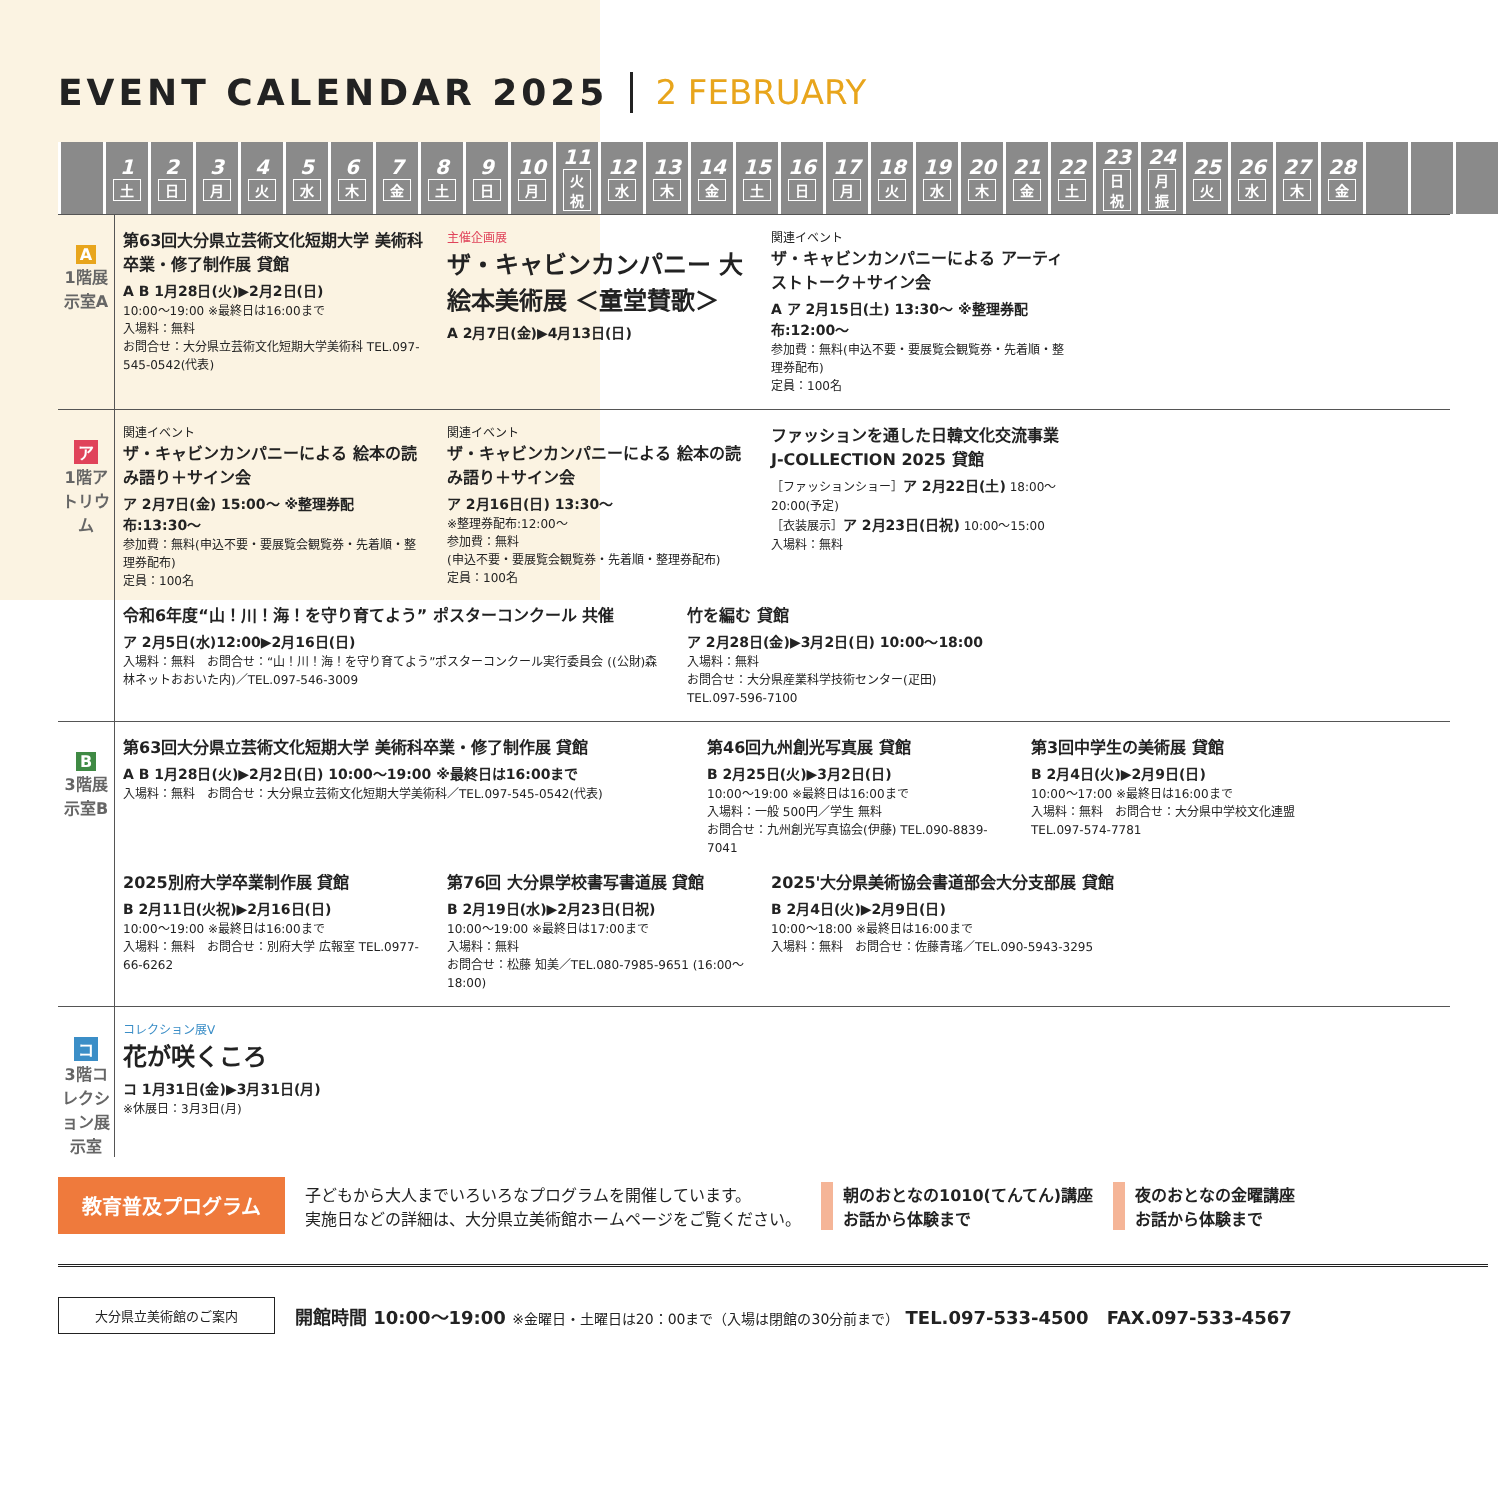EVENT CALENDAR 2025 2 FEBRUARY
| | 1 土 | 2 日 | 3 月 | 4 火 | 5 水 | 6 木 | 7 金 | 8 土 | 9 日 | 10 月 | 11 火祝 | 12 水 | 13 木 | 14 金 | 15 土 | 16 日 | 17 月 | 18 火 | 19 水 | 20 木 | 21 金 | 22 土 | 23 日祝 | 24 月振 | 25 火 | 26 水 | 27 木 | 28 金 | | | |
A
1階展示室A
第63回大分県立芸術文化短期大学 美術科卒業・修了制作展 貸館
A B 1月28日(火)▶2月2日(日)
10:00〜19:00 ※最終日は16:00まで
入場料：無料
お問合せ：大分県立芸術文化短期大学美術科 TEL.097-545-0542(代表)
主催企画展
ザ・キャビンカンパニー 大絵本美術展 ＜童堂賛歌＞
A 2月7日(金)▶4月13日(日)
関連イベント
ザ・キャビンカンパニーによる アーティストトーク＋サイン会
A ア 2月15日(土) 13:30〜 ※整理券配布:12:00〜
参加費：無料(申込不要・要展覧会観覧券・先着順・整理券配布)
定員：100名
ア
1階アトリウム
関連イベント
ザ・キャビンカンパニーによる 絵本の読み語り＋サイン会
ア 2月7日(金) 15:00〜 ※整理券配布:13:30〜
参加費：無料(申込不要・要展覧会観覧券・先着順・整理券配布)
定員：100名
関連イベント
ザ・キャビンカンパニーによる 絵本の読み語り＋サイン会
ア 2月16日(日) 13:30〜
※整理券配布:12:00〜
参加費：無料
(申込不要・要展覧会観覧券・先着順・整理券配布)
定員：100名
ファッションを通した日韓文化交流事業 J-COLLECTION 2025 貸館
［ファッションショー］ア 2月22日(土) 18:00〜20:00(予定)
［衣装展示］ア 2月23日(日祝) 10:00〜15:00
入場料：無料
令和6年度“山！川！海！を守り育てよう” ポスターコンクール 共催
ア 2月5日(水)12:00▶2月16日(日)
入場料：無料　お問合せ：“山！川！海！を守り育てよう”ポスターコンクール実行委員会 ((公財)森林ネットおおいた内)／TEL.097-546-3009
竹を編む 貸館
ア 2月28日(金)▶3月2日(日) 10:00〜18:00
入場料：無料
お問合せ：大分県産業科学技術センター(疋田) TEL.097-596-7100
B
3階展示室B
第63回大分県立芸術文化短期大学 美術科卒業・修了制作展 貸館
A B 1月28日(火)▶2月2日(日) 10:00〜19:00 ※最終日は16:00まで
入場料：無料　お問合せ：大分県立芸術文化短期大学美術科／TEL.097-545-0542(代表)
第46回九州創光写真展 貸館
B 2月25日(火)▶3月2日(日)
10:00〜19:00 ※最終日は16:00まで
入場料：一般 500円／学生 無料
お問合せ：九州創光写真協会(伊藤) TEL.090-8839-7041
第3回中学生の美術展 貸館
B 2月4日(火)▶2月9日(日)
10:00〜17:00 ※最終日は16:00まで
入場料：無料　お問合せ：大分県中学校文化連盟 TEL.097-574-7781
2025別府大学卒業制作展 貸館
B 2月11日(火祝)▶2月16日(日)
10:00〜19:00 ※最終日は16:00まで
入場料：無料　お問合せ：別府大学 広報室 TEL.0977-66-6262
第76回 大分県学校書写書道展 貸館
B 2月19日(水)▶2月23日(日祝)
10:00〜19:00 ※最終日は17:00まで
入場料：無料
お問合せ：松藤 知美／TEL.080-7985-9651 (16:00〜18:00)
2025'大分県美術協会書道部会大分支部展 貸館
B 2月4日(火)▶2月9日(日)
10:00〜18:00 ※最終日は16:00まで
入場料：無料　お問合せ：佐藤青瑤／TEL.090-5943-3295
コ
3階コレクション展示室
コレクション展V
花が咲くころ
コ 1月31日(金)▶3月31日(月)
※休展日：3月3日(月)
教育普及プログラム
子どもから大人までいろいろなプログラムを開催しています。
実施日などの詳細は、大分県立美術館ホームページをご覧ください。
朝のおとなの1010(てんてん)講座
お話から体験まで
夜のおとなの金曜講座
お話から体験まで
大分県立美術館のご案内
開館時間 10:00〜19:00 ※金曜日・土曜日は20：00まで（入場は閉館の30分前まで） TEL.097-533-4500　FAX.097-533-4567